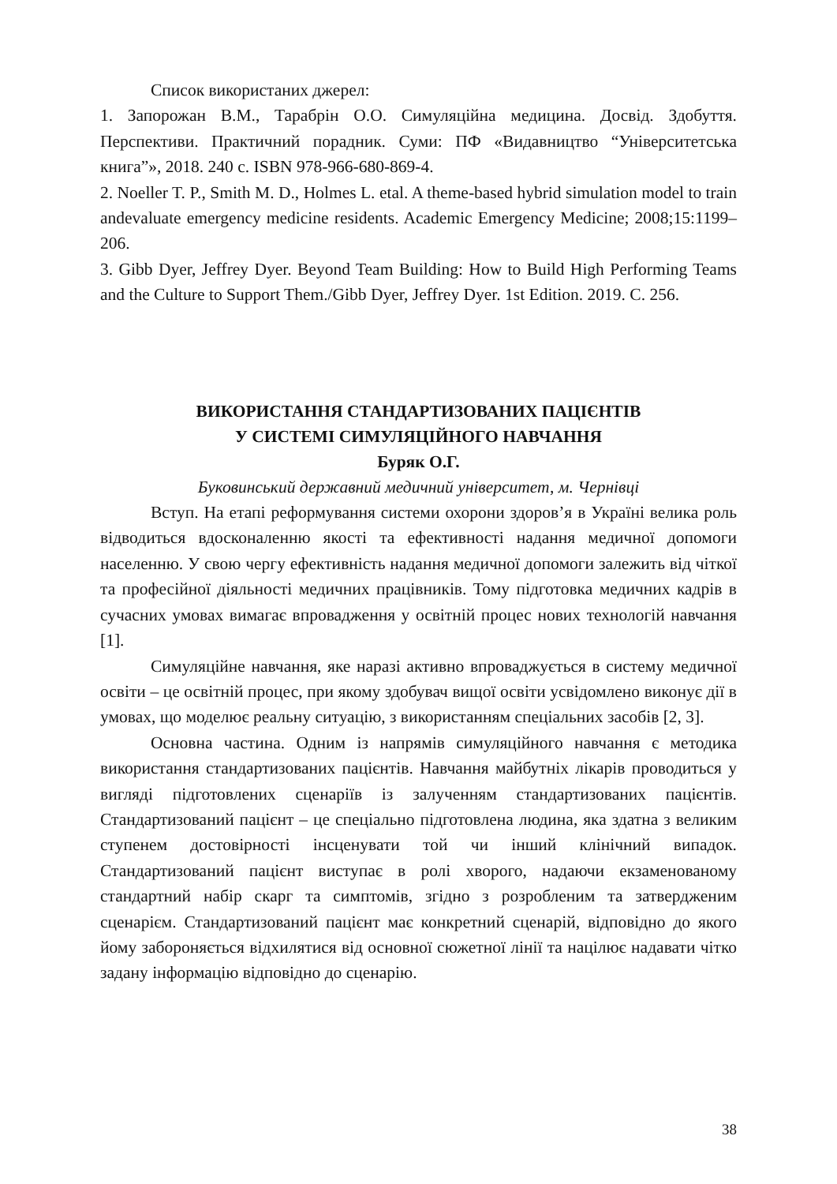Список використаних джерел:
1. Запорожан В.М., Тарабрін О.О. Симуляційна медицина. Досвід. Здобуття. Перспективи. Практичний порадник. Суми: ПФ «Видавництво “Університетська книга”», 2018. 240 с. ISBN 978-966-680-869-4.
2. Noeller T. P., Smith M. D., Holmes L. etal. A theme-based hybrid simulation model to train andevaluate emergency medicine residents. Academic Emergency Medicine; 2008;15:1199–206.
3. Gibb Dyer, Jeffrey Dyer. Beyond Team Building: How to Build High Performing Teams and the Culture to Support Them./Gibb Dyer, Jeffrey Dyer. 1st Edition. 2019. С. 256.
ВИКОРИСТАННЯ СТАНДАРТИЗОВАНИХ ПАЦІЄНТІВ
У СИСТЕМІ СИМУЛЯЦІЙНОГО НАВЧАННЯ
Буряк О.Г.
Буковинський державний медичний університет, м. Чернівці
Вступ. На етапі реформування системи охорони здоров’я в Україні велика роль відводиться вдосконаленню якості та ефективності надання медичної допомоги населенню. У свою чергу ефективність надання медичної допомоги залежить від чіткої та професійної діяльності медичних працівників. Тому підготовка медичних кадрів в сучасних умовах вимагає впровадження у освітній процес нових технологій навчання [1].
Симуляційне навчання, яке наразі активно впроваджується в систему медичної освіти – це освітній процес, при якому здобувач вищої освіти усвідомлено виконує дії в умовах, що моделює реальну ситуацію, з використанням спеціальних засобів [2, 3].
Основна частина. Одним із напрямів симуляційного навчання є методика використання стандартизованих пацієнтів. Навчання майбутніх лікарів проводиться у вигляді підготовлених сценаріїв із залученням стандартизованих пацієнтів. Стандартизований пацієнт – це спеціально підготовлена людина, яка здатна з великим ступенем достовірності інсценувати той чи інший клінічний випадок. Стандартизований пацієнт виступає в ролі хворого, надаючи екзаменованому стандартний набір скарг та симптомів, згідно з розробленим та затвердженим сценарієм. Стандартизований пацієнт має конкретний сценарій, відповідно до якого йому забороняється відхилятися від основної сюжетної лінії та націлює надавати чітко задану інформацію відповідно до сценарію.
38